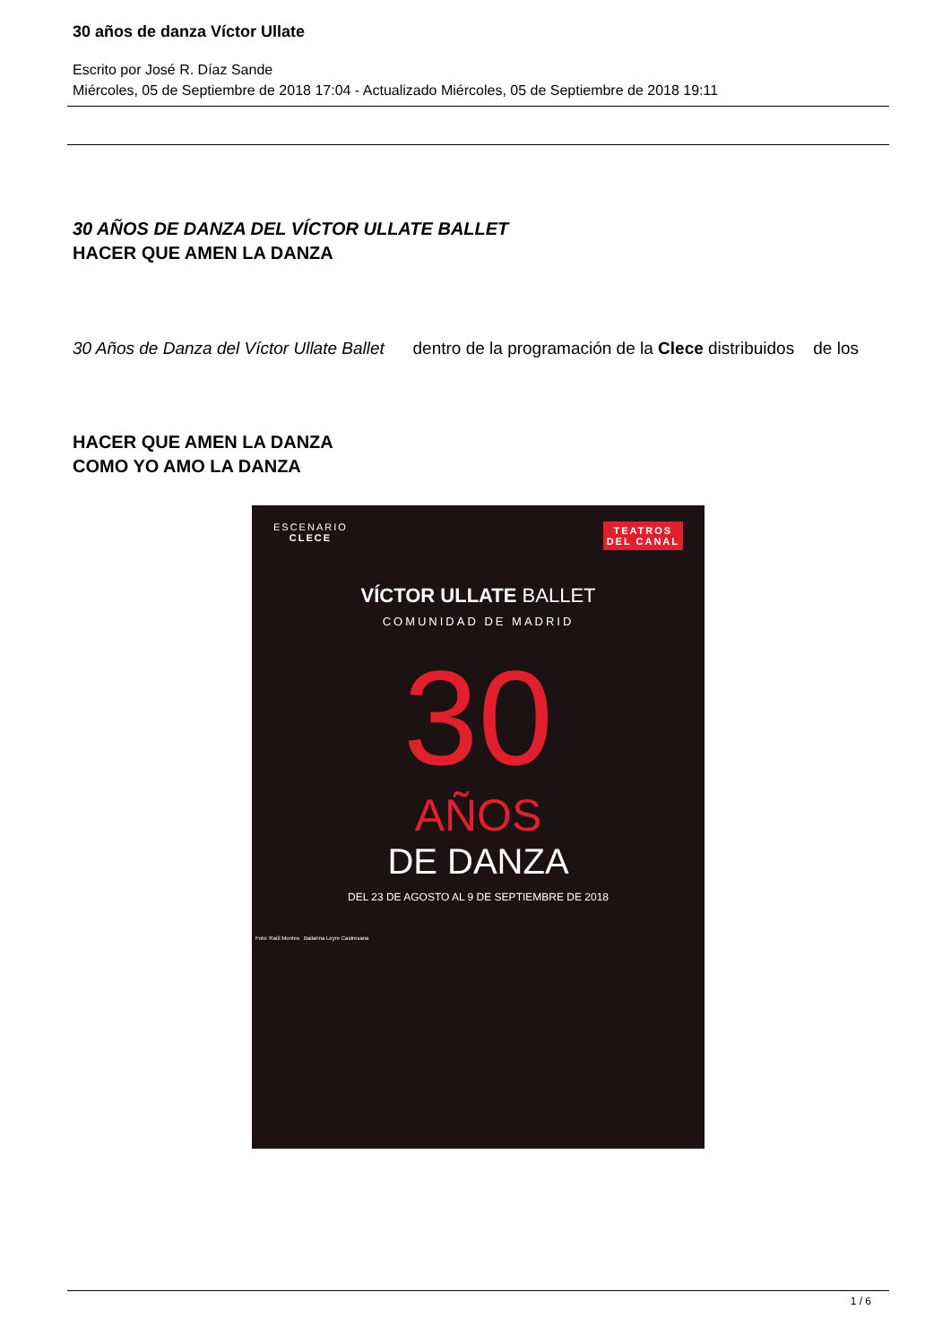30 años de danza Víctor Ullate
Escrito por José R. Díaz Sande
Miércoles, 05 de Septiembre de 2018 17:04 - Actualizado Miércoles, 05 de Septiembre de 2018 19:11
30 AÑOS DE DANZA DEL VÍCTOR ULLATE BALLET
HACER QUE AMEN LA DANZA
30 Años de Danza del Víctor Ullate Ballet dentro de la programación de la Clece distribuidos de los
HACER QUE AMEN LA DANZA
COMO YO AMO LA DANZA
ESCENARIO
CLECE TEATROS
DEL CANAL
VÍCTOR ULLATE BALLET
COMUNIDAD DE MADRID
30
AÑOS
DE DANZA
DEL 23 DE AGOSTO AL 9 DE SEPTIEMBRE DE 2018
Foto: Raúl Montes Bailarina Leyre Castresana
1 / 6